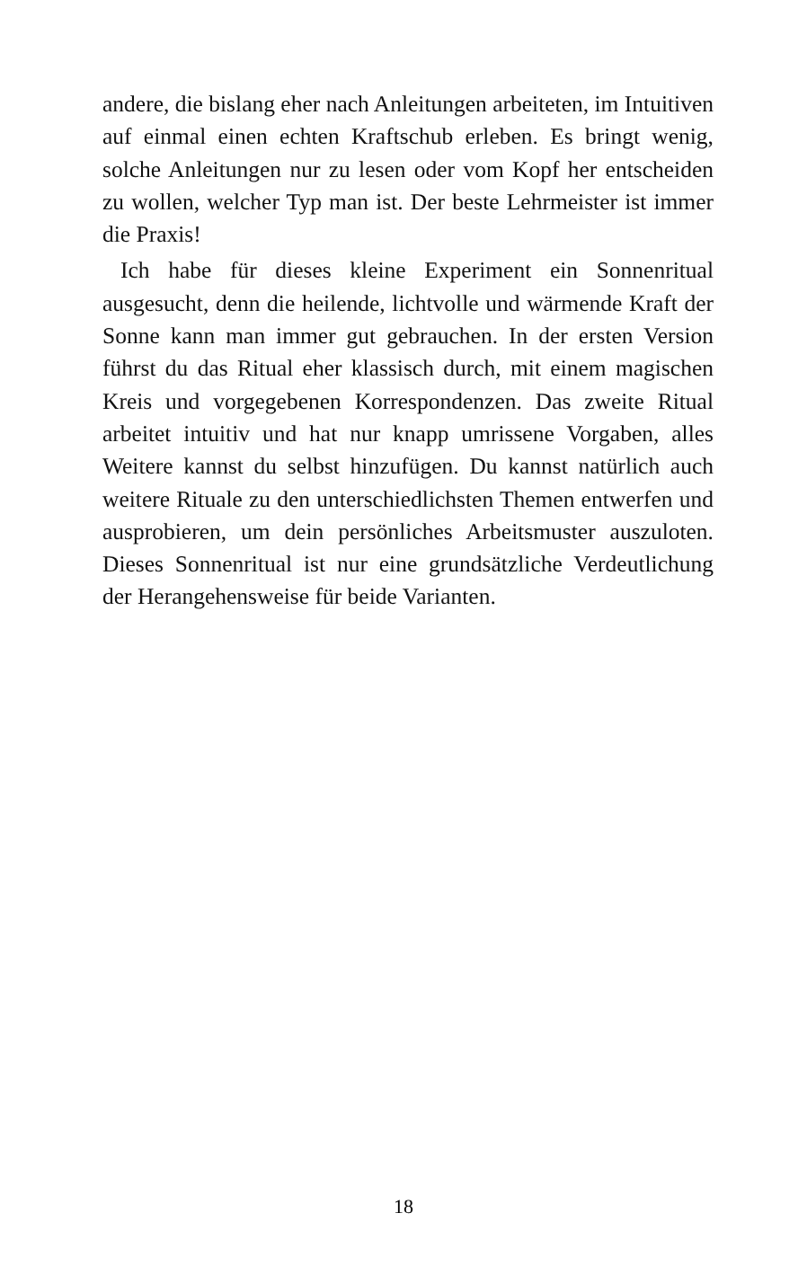andere, die bislang eher nach Anleitungen arbeiteten, im Intuitiven auf einmal einen echten Kraftschub erleben. Es bringt wenig, solche Anleitungen nur zu lesen oder vom Kopf her entscheiden zu wollen, welcher Typ man ist. Der beste Lehrmeister ist immer die Praxis!
Ich habe für dieses kleine Experiment ein Sonnenritual ausgesucht, denn die heilende, lichtvolle und wärmende Kraft der Sonne kann man immer gut gebrauchen. In der ersten Version führst du das Ritual eher klassisch durch, mit einem magischen Kreis und vorgegebenen Korrespondenzen. Das zweite Ritual arbeitet intuitiv und hat nur knapp umrissene Vorgaben, alles Weitere kannst du selbst hinzufügen. Du kannst natürlich auch weitere Rituale zu den unterschiedlichsten Themen entwerfen und ausprobieren, um dein persönliches Arbeitsmuster auszuloten. Dieses Sonnenritual ist nur eine grundsätzliche Verdeutlichung der Herangehensweise für beide Varianten.
18